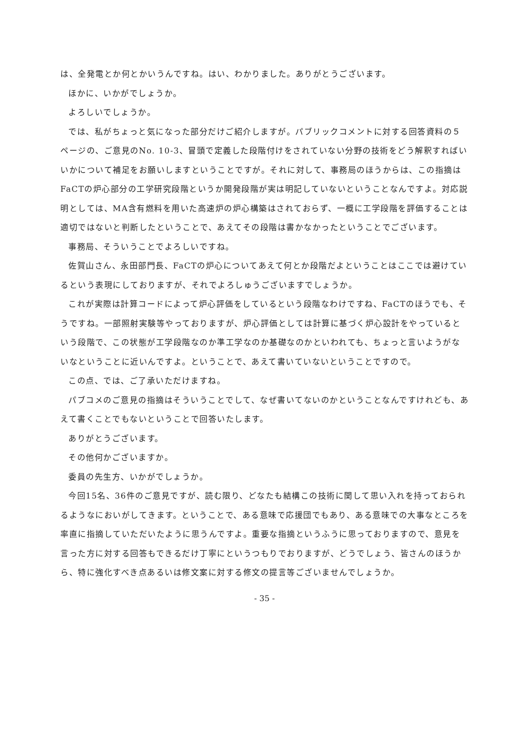は、全発電とか何とかいうんですね。はい、わかりました。ありがとうございます。
ほかに、いかがでしょうか。
よろしいでしょうか。
では、私がちょっと気になった部分だけご紹介しますが。パブリックコメントに対する回答資料の５ページの、ご意見のNo. 10-3、冒頭で定義した段階付けをされていない分野の技術をどう解釈すればいいかについて補足をお願いしますということですが。それに対して、事務局のほうからは、この指摘はFaCTの炉心部分の工学研究段階というか開発段階が実は明記していないということなんですよ。対応説明としては、MA含有燃料を用いた高速炉の炉心構築はされておらず、一概に工学段階を評価することは適切ではないと判断したということで、あえてその段階は書かなかったということでございます。
事務局、そういうことでよろしいですね。
佐賀山さん、永田部門長、FaCTの炉心についてあえて何とか段階だよということはここでは避けているという表現にしておりますが、それでよろしゅうございますでしょうか。
これが実際は計算コードによって炉心評価をしているという段階なわけですね、FaCTのほうでも、そうですね。一部照射実験等やっておりますが、炉心評価としては計算に基づく炉心設計をやっているという段階で、この状態が工学段階なのか準工学なのか基礎なのかといわれても、ちょっと言いようがないなということに近いんですよ。ということで、あえて書いていないということですので。
この点、では、ご了承いただけますね。
パブコメのご意見の指摘はそういうことでして、なぜ書いてないのかということなんですけれども、あえて書くことでもないということで回答いたします。
ありがとうございます。
その他何かございますか。
委員の先生方、いかがでしょうか。
今回15名、36件のご意見ですが、読む限り、どなたも結構この技術に関して思い入れを持っておられるようなにおいがしてきます。ということで、ある意味で応援団でもあり、ある意味での大事なところを率直に指摘していただいたように思うんですよ。重要な指摘というふうに思っておりますので、意見を言った方に対する回答もできるだけ丁寧にというつもりでおりますが、どうでしょう、皆さんのほうから、特に強化すべき点あるいは修文案に対する修文の提言等ございませんでしょうか。
- 35 -